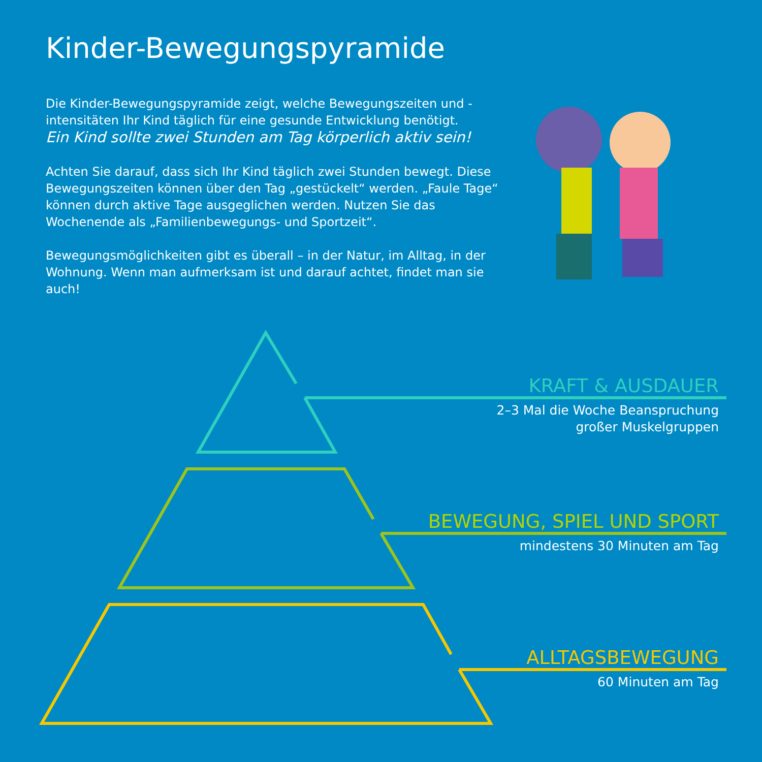Kinder-Bewegungspyramide
Die Kinder-Bewegungspyramide zeigt, welche Bewegungszeiten und -intensitäten Ihr Kind täglich für eine gesunde Entwicklung benötigt.
Ein Kind sollte zwei Stunden am Tag körperlich aktiv sein!
Achten Sie darauf, dass sich Ihr Kind täglich zwei Stunden bewegt. Diese Bewegungszeiten können über den Tag „gestückelt“ werden. „Faule Tage“ können durch aktive Tage ausgeglichen werden. Nutzen Sie das Wochenende als „Familienbewegungs- und Sportzeit“.
Bewegungsmöglichkeiten gibt es überall – in der Natur, im Alltag, in der Wohnung. Wenn man aufmerksam ist und darauf achtet, findet man sie auch!
KRAFT & AUSDAUER
2–3 Mal die Woche Beanspruchung
großer Muskelgruppen
BEWEGUNG, SPIEL UND SPORT
mindestens 30 Minuten am Tag
ALLTAGSBEWEGUNG
60 Minuten am Tag